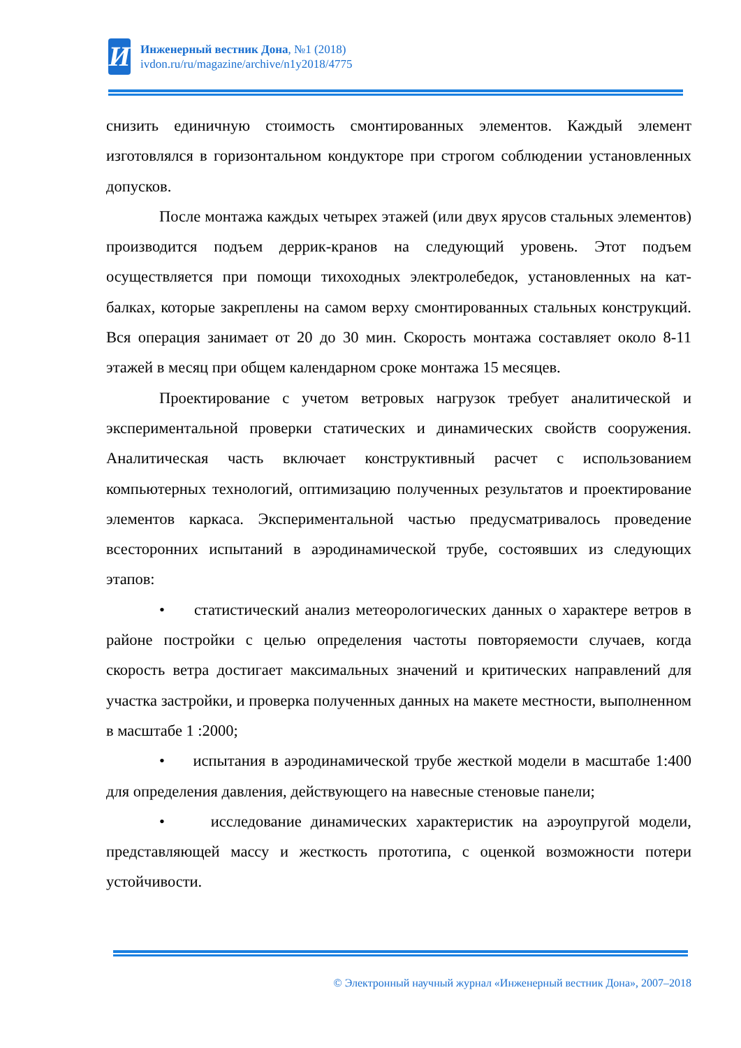И
Инженерный вестник Дона, №1 (2018)
ivdon.ru/ru/magazine/archive/n1y2018/4775
снизить единичную стоимость смонтированных элементов. Каждый элемент изготовлялся в горизонтальном кондукторе при строгом соблюдении установленных допусков.
После монтажа каждых четырех этажей (или двух ярусов стальных элементов) производится подъем деррик-кранов на следующий уровень. Этот подъем осуществляется при помощи тихоходных электролебедок, установленных на кат-балках, которые закреплены на самом верху смонтированных стальных конструкций. Вся операция занимает от 20 до 30 мин. Скорость монтажа составляет около 8-11 этажей в месяц при общем календарном сроке монтажа 15 месяцев.
Проектирование с учетом ветровых нагрузок требует аналитической и экспериментальной проверки статических и динамических свойств сооружения. Аналитическая часть включает конструктивный расчет с использованием компьютерных технологий, оптимизацию полученных результатов и проектирование элементов каркаса. Экспериментальной частью предусматривалось проведение всесторонних испытаний в аэродинамической трубе, состоявших из следующих этапов:
• статистический анализ метеорологических данных о характере ветров в районе постройки с целью определения частоты повторяемости случаев, когда скорость ветра достигает максимальных значений и критических направлений для участка застройки, и проверка полученных данных на макете местности, выполненном в масштабе 1 :2000;
• испытания в аэродинамической трубе жесткой модели в масштабе 1:400 для определения давления, действующего на навесные стеновые панели;
• исследование динамических характеристик на аэроупругой модели, представляющей массу и жесткость прототипа, с оценкой возможности потери устойчивости.
© Электронный научный журнал «Инженерный вестник Дона», 2007–2018